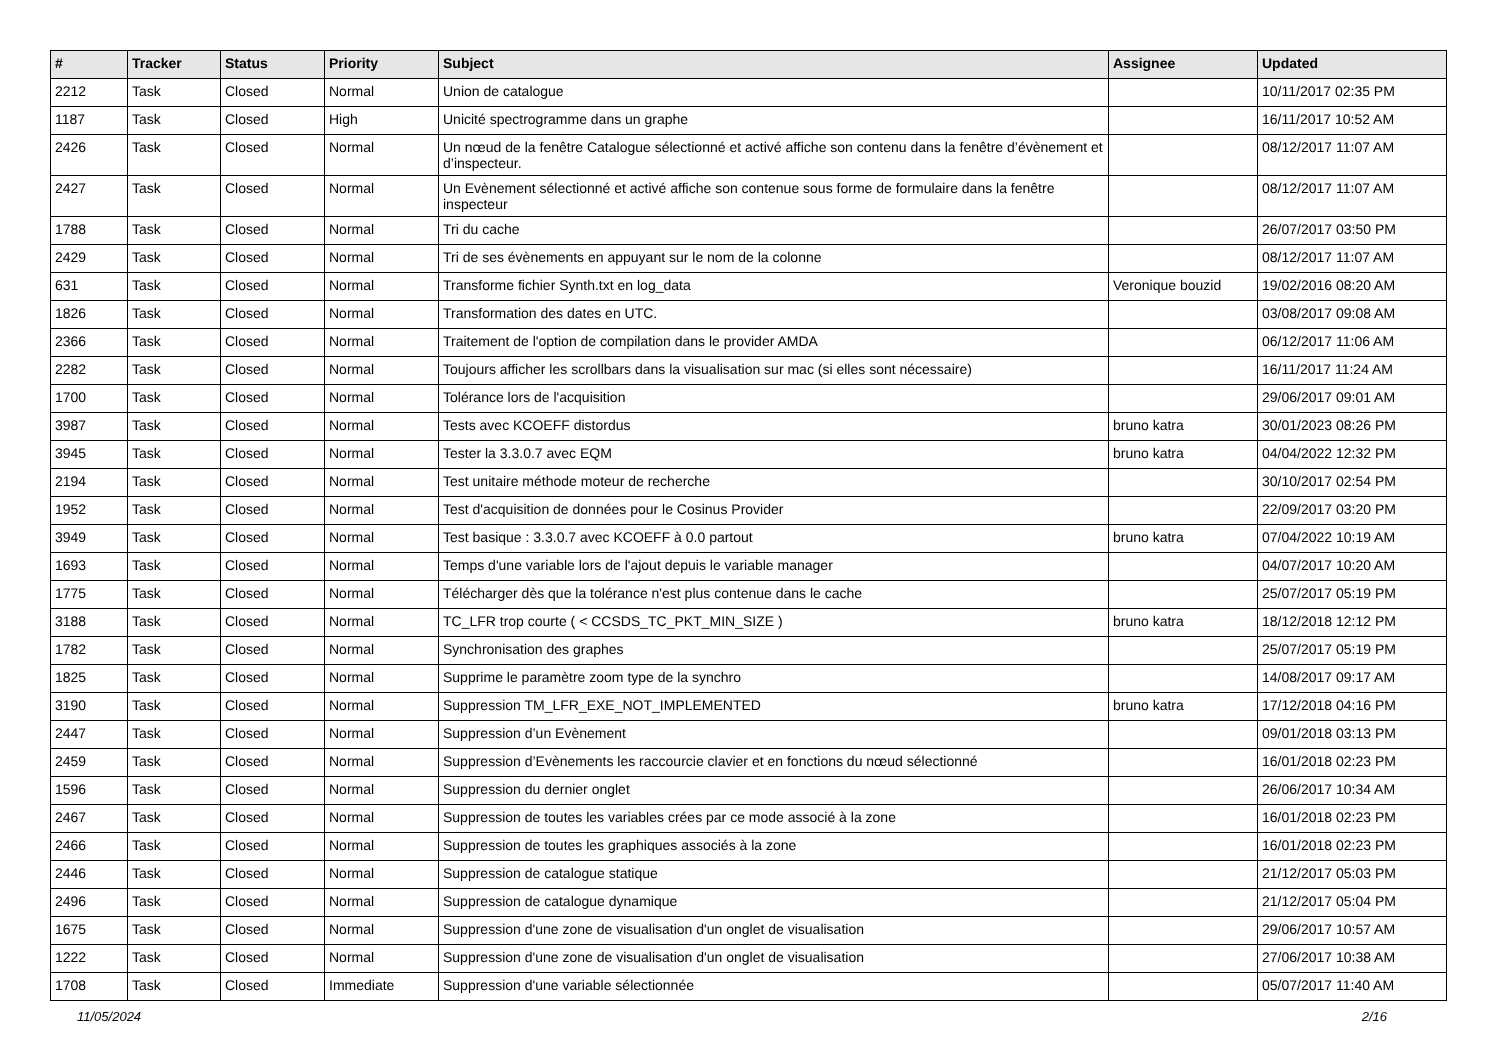| # | Tracker | Status | Priority | Subject | Assignee | Updated |
| --- | --- | --- | --- | --- | --- | --- |
| 2212 | Task | Closed | Normal | Union de catalogue | | 10/11/2017 02:35 PM |
| 1187 | Task | Closed | High | Unicité spectrogramme dans un graphe | | 16/11/2017 10:52 AM |
| 2426 | Task | Closed | Normal | Un nœud de la fenêtre Catalogue sélectionné et activé affiche son contenu dans la fenêtre d’évènement et d’inspecteur. | | 08/12/2017 11:07 AM |
| 2427 | Task | Closed | Normal | Un Evènement sélectionné et activé affiche son contenue sous forme de formulaire dans la fenêtre inspecteur | | 08/12/2017 11:07 AM |
| 1788 | Task | Closed | Normal | Tri du cache | | 26/07/2017 03:50 PM |
| 2429 | Task | Closed | Normal | Tri de ses évènements en appuyant sur le nom de la colonne | | 08/12/2017 11:07 AM |
| 631 | Task | Closed | Normal | Transforme fichier Synth.txt en log_data | Veronique bouzid | 19/02/2016 08:20 AM |
| 1826 | Task | Closed | Normal | Transformation des dates en UTC. | | 03/08/2017 09:08 AM |
| 2366 | Task | Closed | Normal | Traitement de l'option de compilation dans le provider AMDA | | 06/12/2017 11:06 AM |
| 2282 | Task | Closed | Normal | Toujours afficher les scrollbars dans la visualisation sur mac (si elles sont nécessaire) | | 16/11/2017 11:24 AM |
| 1700 | Task | Closed | Normal | Tolérance lors de l'acquisition | | 29/06/2017 09:01 AM |
| 3987 | Task | Closed | Normal | Tests avec KCOEFF distordus | bruno katra | 30/01/2023 08:26 PM |
| 3945 | Task | Closed | Normal | Tester la 3.3.0.7 avec EQM | bruno katra | 04/04/2022 12:32 PM |
| 2194 | Task | Closed | Normal | Test unitaire méthode moteur de recherche | | 30/10/2017 02:54 PM |
| 1952 | Task | Closed | Normal | Test d'acquisition de données pour le Cosinus Provider | | 22/09/2017 03:20 PM |
| 3949 | Task | Closed | Normal | Test basique : 3.3.0.7 avec KCOEFF à 0.0 partout | bruno katra | 07/04/2022 10:19 AM |
| 1693 | Task | Closed | Normal | Temps d'une variable lors de l'ajout depuis le variable manager | | 04/07/2017 10:20 AM |
| 1775 | Task | Closed | Normal | Télécharger dès que la tolérance n'est plus contenue dans le cache | | 25/07/2017 05:19 PM |
| 3188 | Task | Closed | Normal | TC_LFR trop courte ( < CCSDS_TC_PKT_MIN_SIZE ) | bruno katra | 18/12/2018 12:12 PM |
| 1782 | Task | Closed | Normal | Synchronisation des graphes | | 25/07/2017 05:19 PM |
| 1825 | Task | Closed | Normal | Supprime le paramètre zoom type de la synchro | | 14/08/2017 09:17 AM |
| 3190 | Task | Closed | Normal | Suppression TM_LFR_EXE_NOT_IMPLEMENTED | bruno katra | 17/12/2018 04:16 PM |
| 2447 | Task | Closed | Normal | Suppression d’un Evènement | | 09/01/2018 03:13 PM |
| 2459 | Task | Closed | Normal | Suppression d’Evènements les raccourcie clavier et en fonctions du nœud sélectionné | | 16/01/2018 02:23 PM |
| 1596 | Task | Closed | Normal | Suppression du dernier onglet | | 26/06/2017 10:34 AM |
| 2467 | Task | Closed | Normal | Suppression de toutes les variables crées par ce mode associé à la zone | | 16/01/2018 02:23 PM |
| 2466 | Task | Closed | Normal | Suppression de toutes les graphiques associés à la zone | | 16/01/2018 02:23 PM |
| 2446 | Task | Closed | Normal | Suppression de catalogue statique | | 21/12/2017 05:03 PM |
| 2496 | Task | Closed | Normal | Suppression de catalogue dynamique | | 21/12/2017 05:04 PM |
| 1675 | Task | Closed | Normal | Suppression d'une zone de visualisation d'un onglet de visualisation | | 29/06/2017 10:57 AM |
| 1222 | Task | Closed | Normal | Suppression d'une zone de visualisation d'un onglet de visualisation | | 27/06/2017 10:38 AM |
| 1708 | Task | Closed | Immediate | Suppression d'une variable sélectionnée | | 05/07/2017 11:40 AM |
11/05/2024 2/16